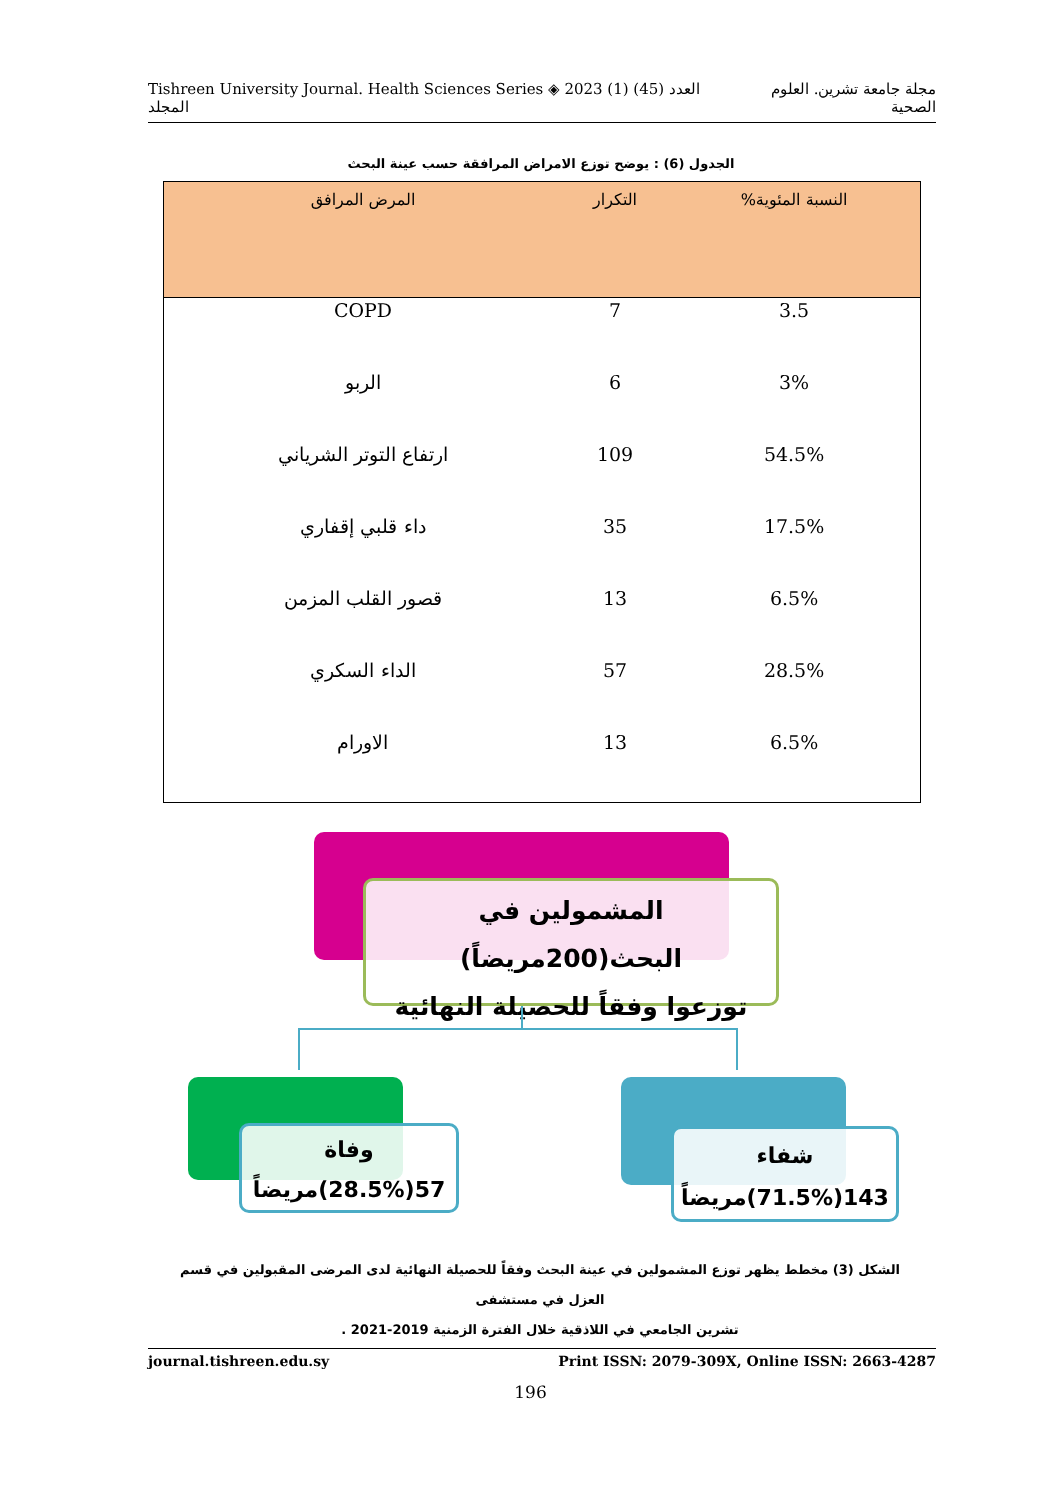Tishreen University Journal. Health Sciences Series ◈ 2023 (1) العدد (45) المجلد مجلة جامعة تشرين. العلوم الصحية
الجدول (6) : يوضح توزع الامراض المرافقة حسب عينة البحث
| النسبة المئوية% | التكرار | المرض المرافق |
| --- | --- | --- |
| 3.5 | 7 | COPD |
| 3% | 6 | الربو |
| 54.5% | 109 | ارتفاع التوتر الشرياني |
| 17.5% | 35 | داء قلبي إقفاري |
| 6.5% | 13 | قصور القلب المزمن |
| 28.5% | 57 | الداء السكري |
| 6.5% | 13 | الاورام |
المشمولين في البحث(200مريضاً)
توزعوا وفقاً للحصيلة النهائية
وفاة
57(28.5%)مريضاً
شفاء
143(71.5%)مريضاً
الشكل (3) مخطط يظهر توزع المشمولين في عينة البحث وفقاً للحصيلة النهائية لدى المرضى المقبولين في قسم العزل في مستشفى
تشرين الجامعي في اللاذقية خلال الفترة الزمنية 2019-2021 .
journal.tishreen.edu.sy Print ISSN: 2079-309X, Online ISSN: 2663-4287
196